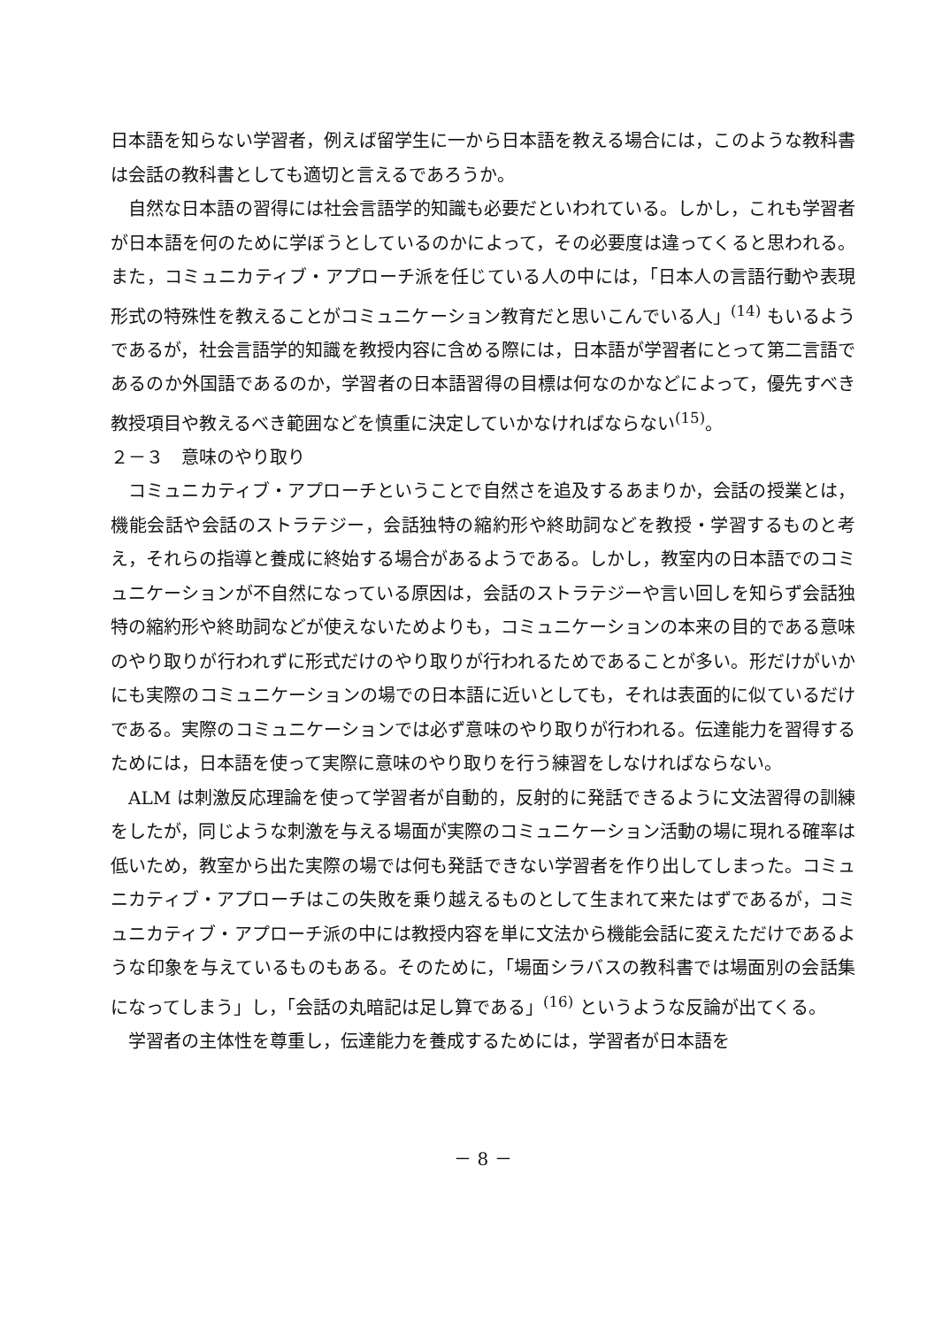日本語を知らない学習者，例えば留学生に一から日本語を教える場合には，このような教科書は会話の教科書としても適切と言えるであろうか。
自然な日本語の習得には社会言語学的知識も必要だといわれている。しかし，これも学習者が日本語を何のために学ぼうとしているのかによって，その必要度は違ってくると思われる。また，コミュニカティブ・アプローチ派を任じている人の中には，「日本人の言語行動や表現形式の特殊性を教えることがコミュニケーション教育だと思いこんでいる人」<sup>(14)</sup> もいるようであるが，社会言語学的知識を教授内容に含める際には，日本語が学習者にとって第二言語であるのか外国語であるのか，学習者の日本語習得の目標は何なのかなどによって，優先すべき教授項目や教えるべき範囲などを慎重に決定していかなければならない<sup>(15)</sup>。
２－３　意味のやり取り
コミュニカティブ・アプローチということで自然さを追及するあまりか，会話の授業とは，機能会話や会話のストラテジー，会話独特の縮約形や終助詞などを教授・学習するものと考え，それらの指導と養成に終始する場合があるようである。しかし，教室内の日本語でのコミュニケーションが不自然になっている原因は，会話のストラテジーや言い回しを知らず会話独特の縮約形や終助詞などが使えないためよりも，コミュニケーションの本来の目的である意味のやり取りが行われずに形式だけのやり取りが行われるためであることが多い。形だけがいかにも実際のコミュニケーションの場での日本語に近いとしても，それは表面的に似ているだけである。実際のコミュニケーションでは必ず意味のやり取りが行われる。伝達能力を習得するためには，日本語を使って実際に意味のやり取りを行う練習をしなければならない。
ALM は刺激反応理論を使って学習者が自動的，反射的に発話できるように文法習得の訓練をしたが，同じような刺激を与える場面が実際のコミュニケーション活動の場に現れる確率は低いため，教室から出た実際の場では何も発話できない学習者を作り出してしまった。コミュニカティブ・アプローチはこの失敗を乗り越えるものとして生まれて来たはずであるが，コミュニカティブ・アプローチ派の中には教授内容を単に文法から機能会話に変えただけであるような印象を与えているものもある。そのために，「場面シラバスの教科書では場面別の会話集になってしまう」し，「会話の丸暗記は足し算である」<sup>(16)</sup> というような反論が出てくる。
学習者の主体性を尊重し，伝達能力を養成するためには，学習者が日本語を
－ 8 －